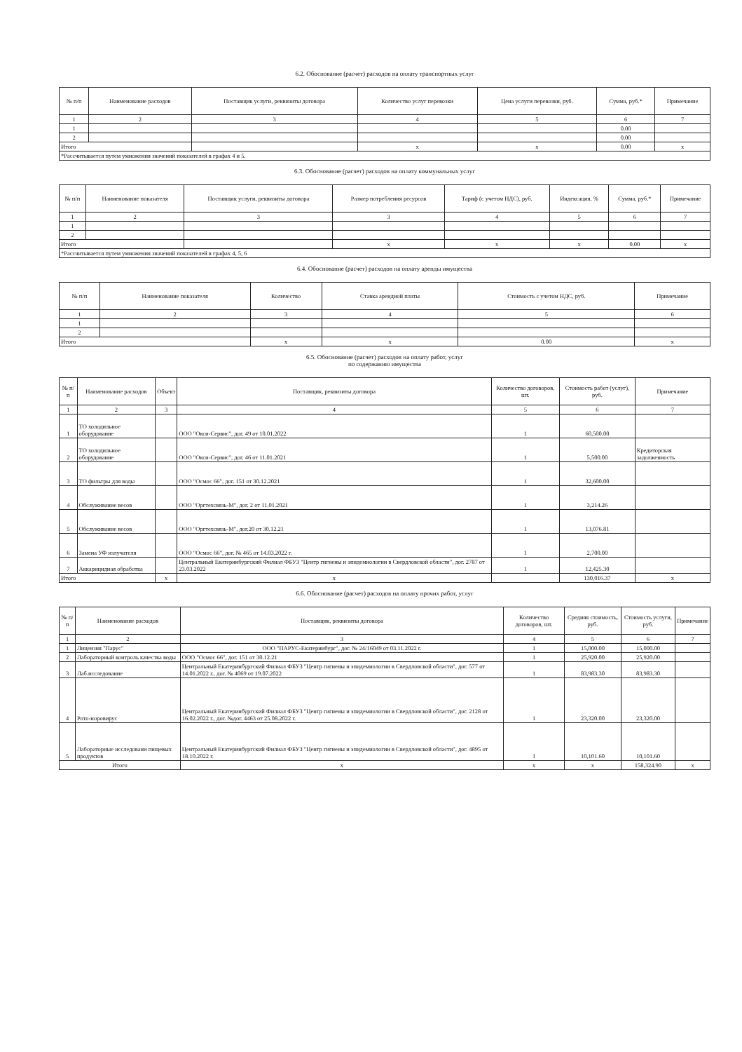6.2. Обоснование (расчет) расходов на оплату транспортных услуг
| № п/п | Наименование расходов | Поставщик услуги, реквизиты договора | Количество услуг перевозки | Цена услуги перевозки, руб. | Сумма, руб.* | Примечание |
| --- | --- | --- | --- | --- | --- | --- |
| 1 | 2 | 3 | 4 | 5 | 6 | 7 |
| 1 | | | | | 0.00 | |
| 2 | | | | | 0.00 | |
| Итого | | | x | x | 0.00 | x |
| *Рассчитывается путем умножения значений показателей в графах 4 и 5. | | | | | | |
6.3. Обоснование (расчет) расходов на оплату коммунальных услуг
| № п/п | Наименование показателя | Поставщик услуги, реквизиты договора | Размер потребления ресурсов | Тариф (с учетом НДС), руб. | Индексация, % | Сумма, руб.* | Примечание |
| --- | --- | --- | --- | --- | --- | --- | --- |
| 1 | 2 | 3 | 3 | 4 | 5 | 6 | 7 |
| 1 | | | | | | | |
| 2 | | | | | | | |
| Итого | | | x | x | x | 0.00 | x |
| *Рассчитывается путем умножения значений показателей в графах 4, 5, 6 | | | | | | | |
6.4. Обоснование (расчет) расходов на оплату аренды имущества
| № п/п | Наименование показателя | Количество | Ставка арендной платы | Стоимость с учетом НДС, руб. | Примечание |
| --- | --- | --- | --- | --- | --- |
| 1 | 2 | 3 | 4 | 5 | 6 |
| 1 | | | | | |
| 2 | | | | | |
| Итого | | x | x | 0.00 | x |
6.5. Обоснование (расчет) расходов на оплату работ, услуг
по содержанию имущества
| № п/п | Наименование расходов | Объект | Поставщик, реквизиты договора | Количество договоров, шт. | Стоимость работ (услуг), руб. | Примечание |
| --- | --- | --- | --- | --- | --- | --- |
| 1 | 2 | 3 | 4 | 5 | 6 | 7 |
| 1 | ТО холодильное оборудование | | ООО "Окси-Сервис", дог. 49 от 10.01.2022 | 1 | 60,500.00 | |
| 2 | ТО холодильное оборудование | | ООО "Окси-Сервис", дог. 46 от 11.01.2021 | 1 | 5,500.00 | Кредиторская задолженность |
| 3 | ТО фильтры для воды | | ООО "Осмос 66", дог. 151 от 30.12.2021 | 1 | 32,600.00 | |
| 4 | Обслуживание весов | | ООО "Оргтехсвязь-М", дог. 2 от 11.01.2021 | 1 | 3,214.26 | |
| 5 | Обслуживание весов | | ООО "Оргтехсвязь-М", дог.20 от 30.12.21 | 1 | 13,076.81 | |
| 6 | Замена УФ излучателя | | ООО "Осмос 66", дог. № 465 от 14.03.2022 г. | 1 | 2,700.00 | |
| 7 | Аккарицидная обработка | | Центральный Екатеринбургский Филиал ФБУЗ "Центр гигиены и эпидемиологии в Свердловской области", дог. 2787 от 23.03.2022 | 1 | 12,425.30 | |
| Итого | | x | x | | 130,016.37 | x |
6.6. Обоснование (расчет) расходов на оплату прочих работ, услуг
| № п/п | Наименование расходов | Поставщик, реквизиты договора | Количество договоров, шт. | Средняя стоимость, руб. | Стоимость услуги, руб. | Примечание |
| --- | --- | --- | --- | --- | --- | --- |
| 1 | 2 | 3 | 4 | 5 | 6 | 7 |
| 1 | Лицензия "Парус" | ООО "ПАРУС-Екатеринбург", дог. № 24/16049 от 03.11.2022 г. | 1 | 15,000.00 | 15,000.00 | |
| 2 | Лабораторный контроль качества воды | ООО "Осмос 66", дог. 151 от 30.12.21 | 1 | 25,920.00 | 25,920.00 | |
| 3 | Лаб.исследование | Центральный Екатеринбургский Филиал ФБУЗ "Центр гигиены и эпидемиологии в Свердловской области", дог. 577 от 14.01.2022 г., дог. № 4069 от 19.07.2022 | 1 | 83,983.30 | 83,983.30 | |
| 4 | Рото-норовирус | Центральный Екатеринбургский Филиал ФБУЗ "Центр гигиены и эпидемиологии в Свердловской области", дог. 2128 от 16.02.2022 г., дог. №дог. 4463 от 25.08.2022 г. | 1 | 23,320.00 | 23,320.00 | |
| 5 | Лабораторные исследовани пищевых продуктов | Центральный Екатеринбургский Филиал ФБУЗ "Центр гигиены и эпидемиологии в Свердловской области", дог. 4895 от 18.10.2022 г. | 1 | 10,101.60 | 10,101.60 | |
| Итого | | x | x | x | 158,324.90 | x |